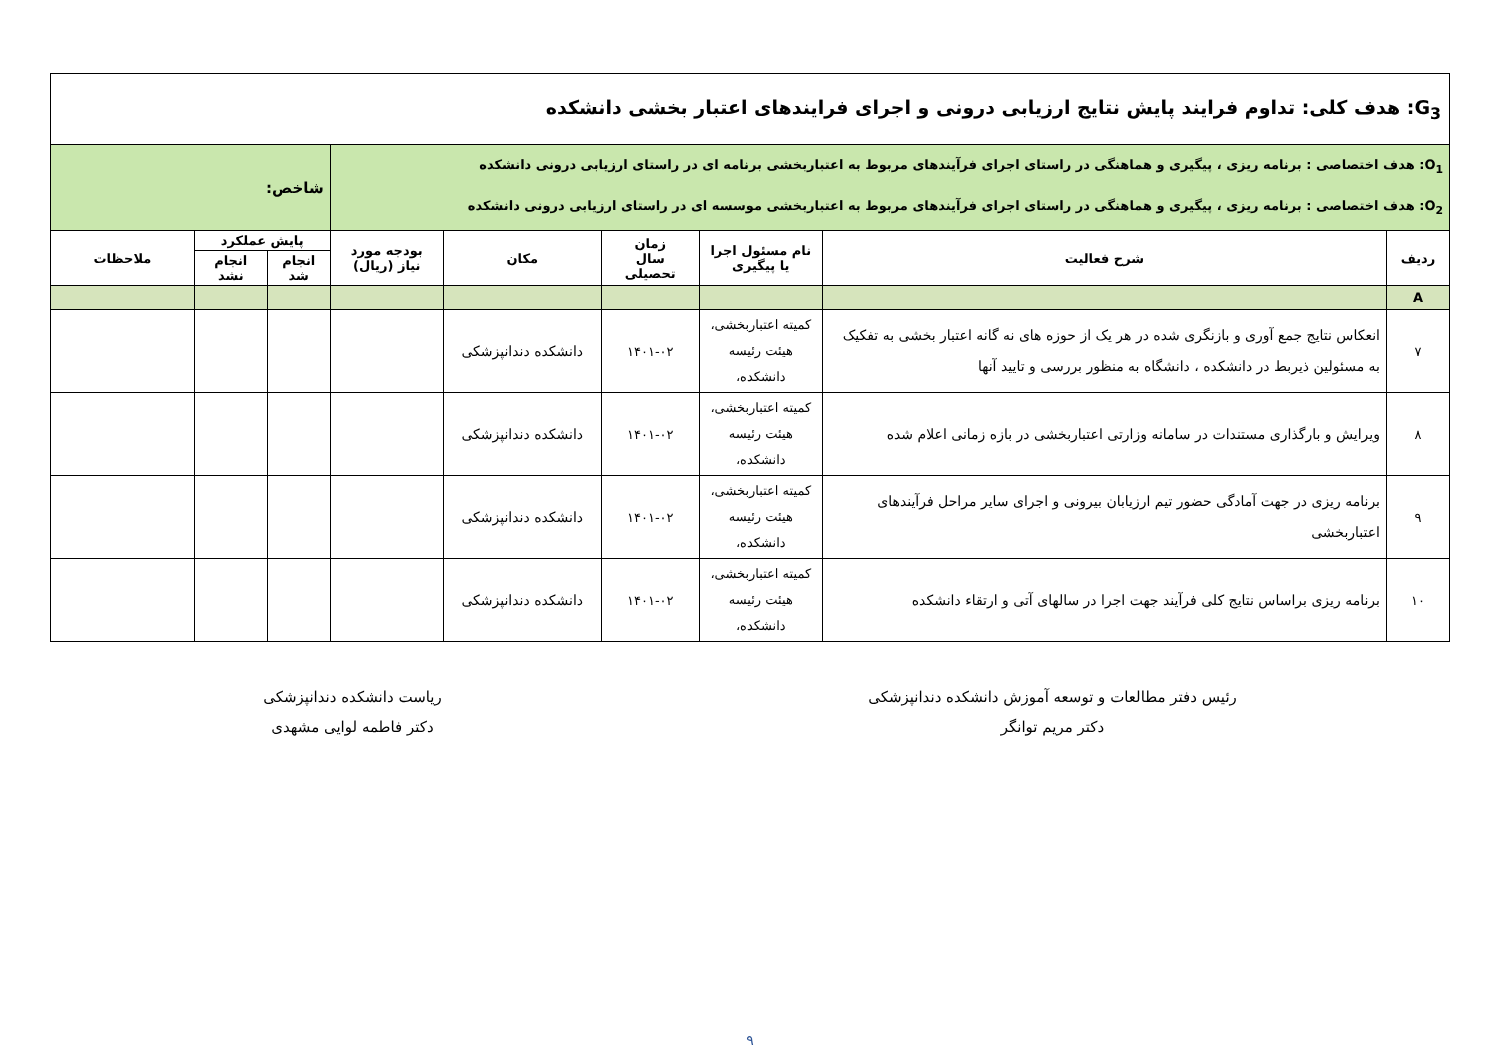| G<sub>3</sub>: هدف کلی: تداوم فرایند پایش نتایج ارزیابی درونی و اجرای فرایندهای اعتبار بخشی دانشکده | | | | | | | | |
| O<sub>1</sub>: هدف اختصاصی : برنامه ریزی ، پیگیری و هماهنگی در راستای اجرای فرآیندهای مربوط به اعتباربخشی برنامه ای در راستای ارزیابی درونی دانشکده O<sub>2</sub>: هدف اختصاصی : برنامه ریزی ، پیگیری و هماهنگی در راستای اجرای فرآیندهای مربوط به اعتباربخشی موسسه ای در راستای ارزیابی درونی دانشکده | | | | | | شاخص: | | |
| ردیف | شرح فعالیت | نام مسئول اجرا یا پیگیری | زمان سال تحصیلی | مکان | بودجه مورد نیاز (ریال) | پایش عملکرد | | ملاحظات |
| | | | | | | انجام شد | انجام نشد | |
| A | | | | | | | | |
| ۷ | انعکاس نتایج جمع آوری و بازنگری شده در هر یک از حوزه های نه گانه اعتبار بخشی به تفکیک به مسئولین ذیربط در دانشکده ، دانشگاه به منظور بررسی و تایید آنها | کمیته اعتباربخشی، هیئت رئیسه دانشکده، | ۱۴۰۱-۰۲ | دانشکده دندانپزشکی | | | | |
| ۸ | ویرایش و بارگذاری مستندات در سامانه وزارتی اعتباربخشی در بازه زمانی اعلام شده | کمیته اعتباربخشی، هیئت رئیسه دانشکده، | ۱۴۰۱-۰۲ | دانشکده دندانپزشکی | | | | |
| ۹ | برنامه ریزی در جهت آمادگی حضور تیم ارزیابان بیرونی و اجرای سایر مراحل فرآیندهای اعتباربخشی | کمیته اعتباربخشی، هیئت رئیسه دانشکده، | ۱۴۰۱-۰۲ | دانشکده دندانپزشکی | | | | |
| ۱۰ | برنامه ریزی براساس نتایج کلی فرآیند جهت اجرا در سالهای آتی و ارتقاء دانشکده | کمیته اعتباربخشی، هیئت رئیسه دانشکده، | ۱۴۰۱-۰۲ | دانشکده دندانپزشکی | | | | |
رئیس دفتر مطالعات و توسعه آموزش دانشکده دندانپزشکی
دکتر مریم توانگر
ریاست دانشکده دندانپزشکی
دکتر فاطمه لوایی مشهدی
۹